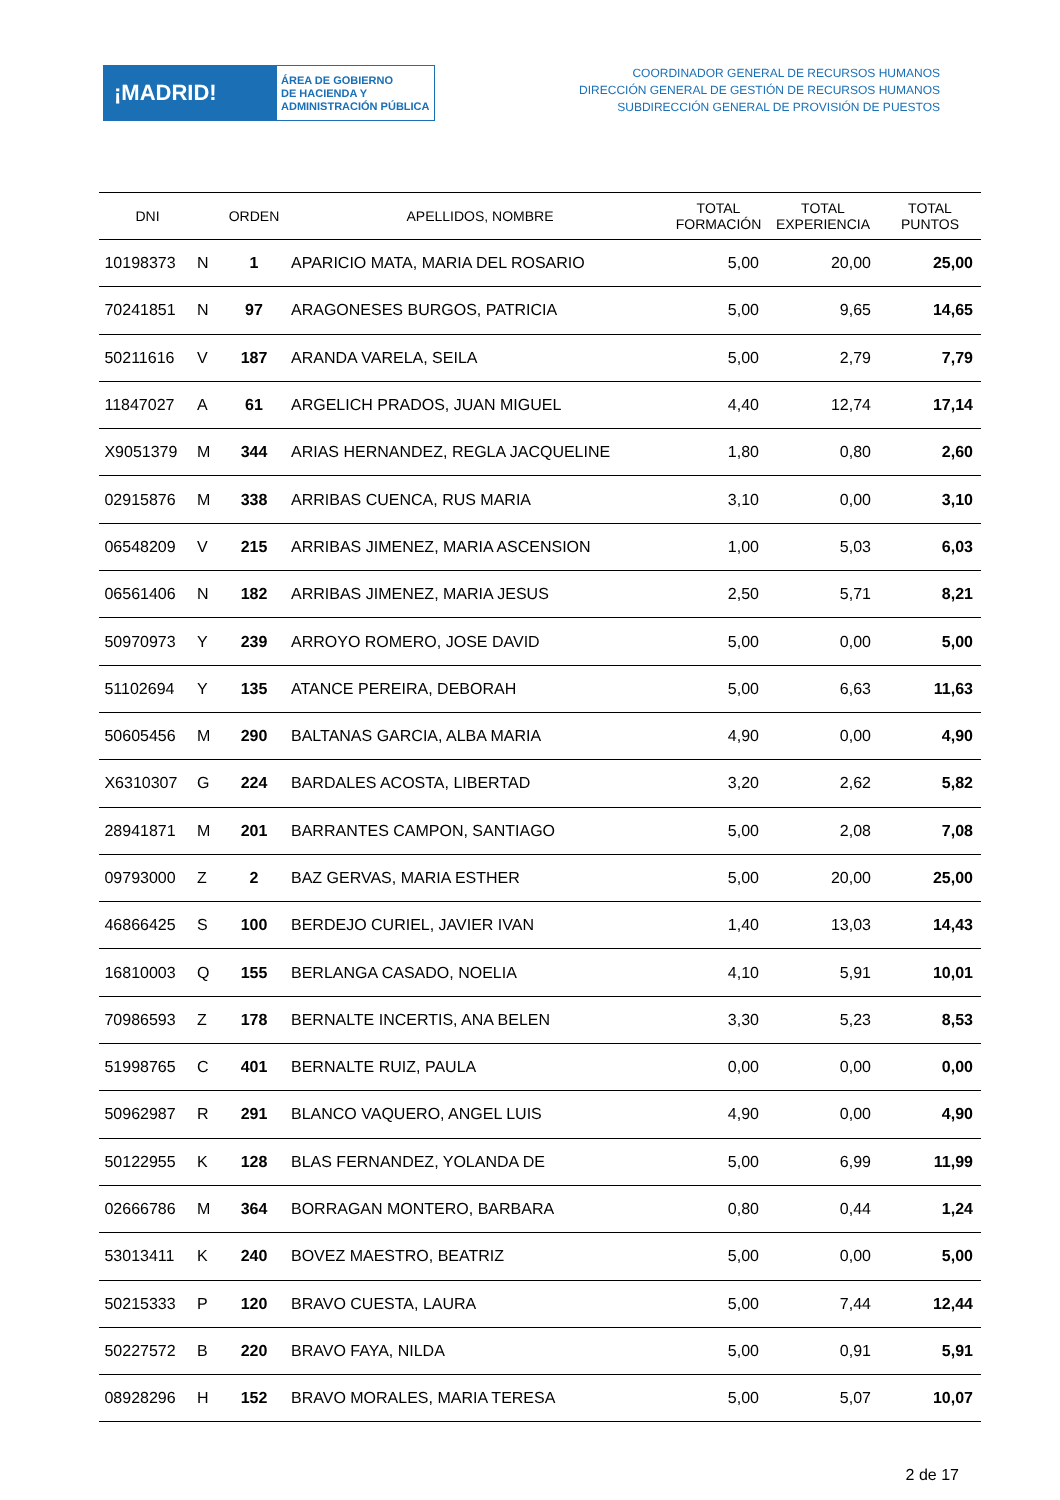¡MADRID!
ÁREA DE GOBIERNO
DE HACIENDA Y
ADMINISTRACIÓN PÚBLICA
COORDINADOR GENERAL DE RECURSOS HUMANOS
DIRECCIÓN GENERAL DE GESTIÓN DE RECURSOS HUMANOS
SUBDIRECCIÓN GENERAL DE PROVISIÓN DE PUESTOS
| DNI | | ORDEN | APELLIDOS, NOMBRE | TOTAL FORMACIÓN | TOTAL EXPERIENCIA | TOTAL PUNTOS |
| --- | --- | --- | --- | --- | --- | --- |
| 10198373 | N | 1 | APARICIO MATA, MARIA DEL ROSARIO | 5,00 | 20,00 | 25,00 |
| 70241851 | N | 97 | ARAGONESES BURGOS, PATRICIA | 5,00 | 9,65 | 14,65 |
| 50211616 | V | 187 | ARANDA VARELA, SEILA | 5,00 | 2,79 | 7,79 |
| 11847027 | A | 61 | ARGELICH PRADOS, JUAN MIGUEL | 4,40 | 12,74 | 17,14 |
| X9051379 | M | 344 | ARIAS HERNANDEZ, REGLA JACQUELINE | 1,80 | 0,80 | 2,60 |
| 02915876 | M | 338 | ARRIBAS CUENCA, RUS MARIA | 3,10 | 0,00 | 3,10 |
| 06548209 | V | 215 | ARRIBAS JIMENEZ, MARIA ASCENSION | 1,00 | 5,03 | 6,03 |
| 06561406 | N | 182 | ARRIBAS JIMENEZ, MARIA JESUS | 2,50 | 5,71 | 8,21 |
| 50970973 | Y | 239 | ARROYO ROMERO, JOSE DAVID | 5,00 | 0,00 | 5,00 |
| 51102694 | Y | 135 | ATANCE PEREIRA, DEBORAH | 5,00 | 6,63 | 11,63 |
| 50605456 | M | 290 | BALTANAS GARCIA, ALBA MARIA | 4,90 | 0,00 | 4,90 |
| X6310307 | G | 224 | BARDALES ACOSTA, LIBERTAD | 3,20 | 2,62 | 5,82 |
| 28941871 | M | 201 | BARRANTES CAMPON, SANTIAGO | 5,00 | 2,08 | 7,08 |
| 09793000 | Z | 2 | BAZ GERVAS, MARIA ESTHER | 5,00 | 20,00 | 25,00 |
| 46866425 | S | 100 | BERDEJO CURIEL, JAVIER IVAN | 1,40 | 13,03 | 14,43 |
| 16810003 | Q | 155 | BERLANGA CASADO, NOELIA | 4,10 | 5,91 | 10,01 |
| 70986593 | Z | 178 | BERNALTE INCERTIS, ANA BELEN | 3,30 | 5,23 | 8,53 |
| 51998765 | C | 401 | BERNALTE RUIZ, PAULA | 0,00 | 0,00 | 0,00 |
| 50962987 | R | 291 | BLANCO VAQUERO, ANGEL LUIS | 4,90 | 0,00 | 4,90 |
| 50122955 | K | 128 | BLAS FERNANDEZ, YOLANDA DE | 5,00 | 6,99 | 11,99 |
| 02666786 | M | 364 | BORRAGAN MONTERO, BARBARA | 0,80 | 0,44 | 1,24 |
| 53013411 | K | 240 | BOVEZ MAESTRO, BEATRIZ | 5,00 | 0,00 | 5,00 |
| 50215333 | P | 120 | BRAVO CUESTA, LAURA | 5,00 | 7,44 | 12,44 |
| 50227572 | B | 220 | BRAVO FAYA, NILDA | 5,00 | 0,91 | 5,91 |
| 08928296 | H | 152 | BRAVO MORALES, MARIA TERESA | 5,00 | 5,07 | 10,07 |
2 de 17